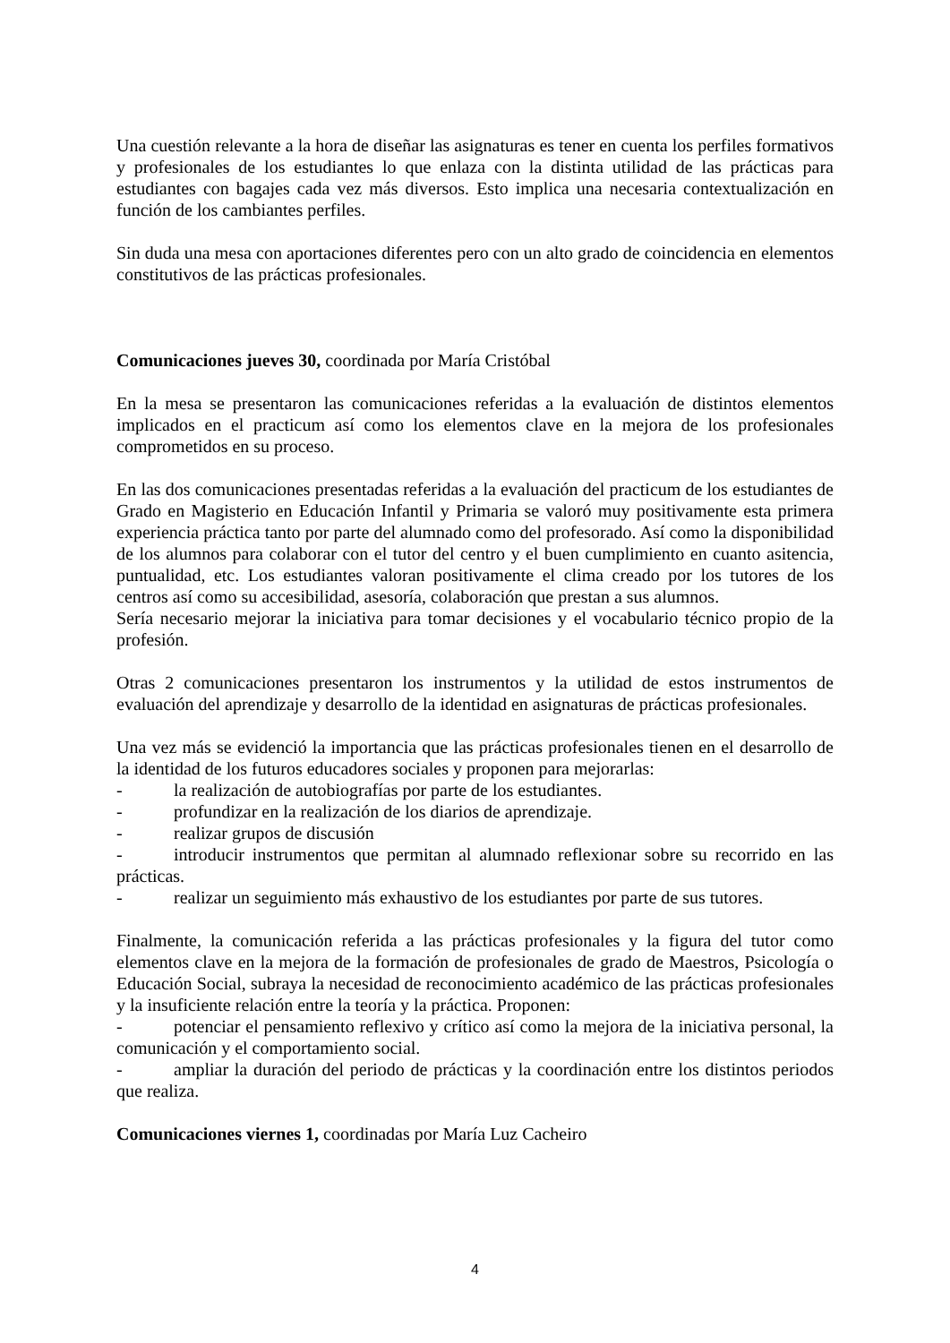Una cuestión relevante a la hora de diseñar las asignaturas es tener en cuenta los perfiles formativos y profesionales de los estudiantes lo que enlaza con la distinta utilidad de las prácticas para estudiantes con bagajes cada vez más diversos. Esto implica una necesaria contextualización en función de los cambiantes perfiles.
Sin duda una mesa con aportaciones diferentes pero con un alto grado de coincidencia en elementos constitutivos de las prácticas profesionales.
Comunicaciones jueves 30, coordinada por María Cristóbal
En la mesa se presentaron las comunicaciones referidas a la evaluación de distintos elementos implicados en el practicum así como los elementos clave en la mejora de los profesionales comprometidos en su proceso.
En las dos comunicaciones presentadas referidas a la evaluación del practicum de los estudiantes de Grado en Magisterio en Educación Infantil y Primaria se valoró muy positivamente esta primera experiencia práctica tanto por parte del alumnado como del profesorado. Así como la disponibilidad de los alumnos para colaborar con el tutor del centro y el buen cumplimiento en cuanto asitencia, puntualidad, etc. Los estudiantes valoran positivamente el clima creado por los tutores de los centros así como su accesibilidad, asesoría, colaboración que prestan a sus alumnos.
Sería necesario mejorar la iniciativa para tomar decisiones y el vocabulario técnico propio de la profesión.
Otras 2 comunicaciones presentaron los instrumentos y la utilidad de estos instrumentos de evaluación del aprendizaje y desarrollo de la identidad en asignaturas de prácticas profesionales.
Una vez más se evidenció la importancia que las prácticas profesionales tienen en el desarrollo de la identidad de los futuros educadores sociales y proponen para mejorarlas:
- la realización de autobiografías por parte de los estudiantes.
- profundizar en la realización de los diarios de aprendizaje.
- realizar grupos de discusión
- introducir instrumentos que permitan al alumnado reflexionar sobre su recorrido en las prácticas.
- realizar un seguimiento más exhaustivo de los estudiantes por parte de sus tutores.
Finalmente, la comunicación referida a las prácticas profesionales y la figura del tutor como elementos clave en la mejora de la formación de profesionales de grado de Maestros, Psicología o Educación Social, subraya la necesidad de reconocimiento académico de las prácticas profesionales y la insuficiente relación entre la teoría y la práctica. Proponen:
- potenciar el pensamiento reflexivo y crítico así como la mejora de la iniciativa personal, la comunicación y el comportamiento social.
- ampliar la duración del periodo de prácticas y la coordinación entre los distintos periodos que realiza.
Comunicaciones viernes 1, coordinadas por María Luz Cacheiro
4